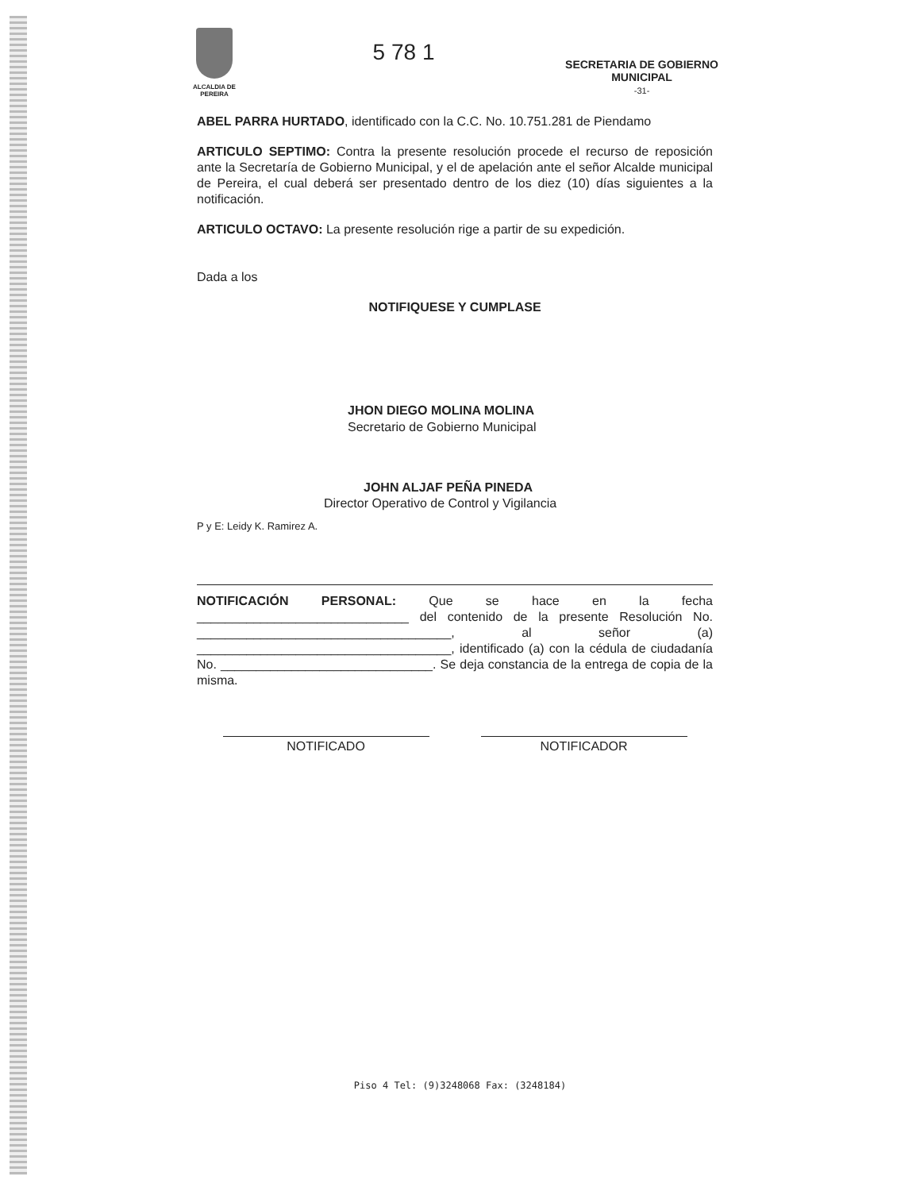ALCALDIA DE PEREIRA
5 78 1
SECRETARIA DE GOBIERNO
MUNICIPAL
-31-
ABEL PARRA HURTADO, identificado con la C.C. No. 10.751.281 de Piendamo
ARTICULO SEPTIMO: Contra la presente resolución procede el recurso de reposición ante la Secretaría de Gobierno Municipal, y el de apelación ante el señor Alcalde municipal de Pereira, el cual deberá ser presentado dentro de los diez (10) días siguientes a la notificación.
ARTICULO OCTAVO: La presente resolución rige a partir de su expedición.
Dada a los
NOTIFIQUESE Y CUMPLASE
JHON DIEGO MOLINA MOLINA
Secretario de Gobierno Municipal
JOHN ALJAF PEÑA PINEDA
Director Operativo de Control y Vigilancia
P y E: Leidy K. Ramirez A.
NOTIFICACIÓN PERSONAL: Que se hace en la fecha ______________________________ del contenido de la presente Resolución No. ____________________________________, al señor (a) ____________________________________, identificado (a) con la cédula de ciudadanía No. ______________________________. Se deja constancia de la entrega de copia de la misma.
NOTIFICADO NOTIFICADOR
Piso 4 Tel: (9)3248068 Fax: (3248184)